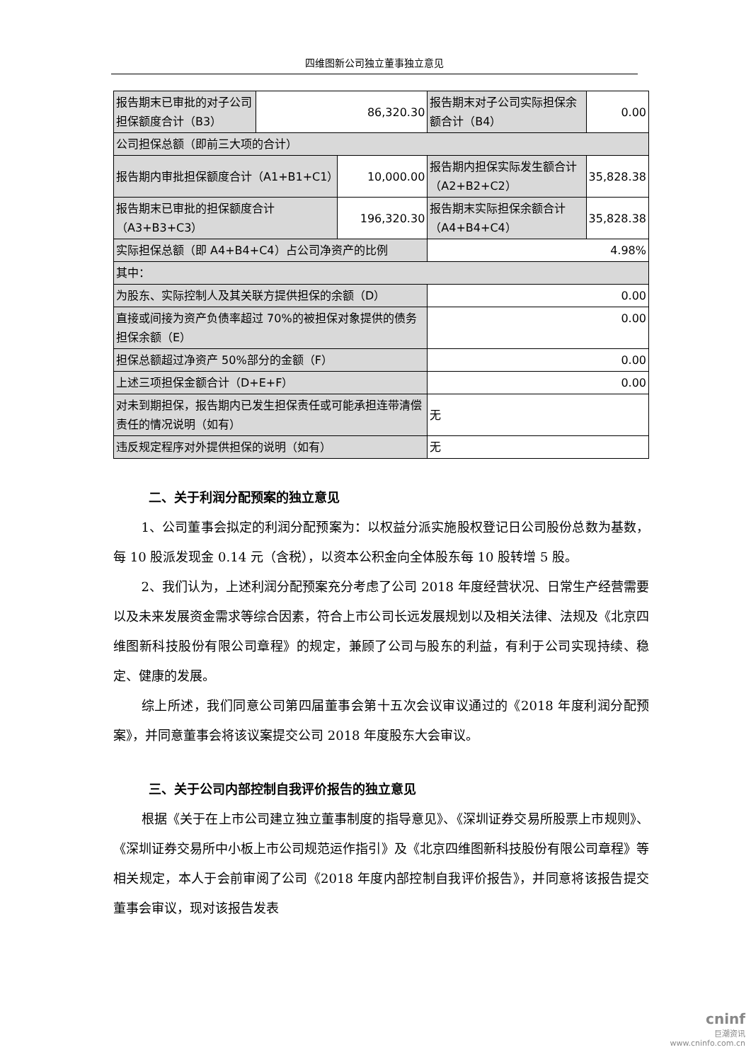四维图新公司独立董事独立意见
| 报告期末已审批的对子公司担保额度合计（B3） | 86,320.30 | | 报告期末对子公司实际担保余额合计（B4） | 0.00 | |
| 公司担保总额（即前三大项的合计） | | | | | |
| 报告期内审批担保额度合计（A1+B1+C1） | | 10,000.00 | 报告期内担保实际发生额合计（A2+B2+C2） | | 35,828.38 |
| 报告期末已审批的担保额度合计（A3+B3+C3） | | 196,320.30 | 报告期末实际担保余额合计（A4+B4+C4） | | 35,828.38 |
| 实际担保总额（即 A4+B4+C4）占公司净资产的比例 | | | 4.98% | | |
| 其中： | | | | | |
| 为股东、实际控制人及其关联方提供担保的余额（D） | | | 0.00 | | |
| 直接或间接为资产负债率超过 70%的被担保对象提供的债务担保余额（E） | | | 0.00 | | |
| 担保总额超过净资产 50%部分的金额（F） | | | 0.00 | | |
| 上述三项担保金额合计（D+E+F） | | | 0.00 | | |
| 对未到期担保，报告期内已发生担保责任或可能承担连带清偿责任的情况说明（如有） | | | 无 | | |
| 违反规定程序对外提供担保的说明（如有） | | | 无 | | |
二、关于利润分配预案的独立意见
1、公司董事会拟定的利润分配预案为：以权益分派实施股权登记日公司股份总数为基数，每 10 股派发现金 0.14 元（含税），以资本公积金向全体股东每 10 股转增 5 股。
2、我们认为，上述利润分配预案充分考虑了公司 2018 年度经营状况、日常生产经营需要以及未来发展资金需求等综合因素，符合上市公司长远发展规划以及相关法律、法规及《北京四维图新科技股份有限公司章程》的规定，兼顾了公司与股东的利益，有利于公司实现持续、稳定、健康的发展。
综上所述，我们同意公司第四届董事会第十五次会议审议通过的《2018 年度利润分配预案》，并同意董事会将该议案提交公司 2018 年度股东大会审议。
三、关于公司内部控制自我评价报告的独立意见
根据《关于在上市公司建立独立董事制度的指导意见》、《深圳证券交易所股票上市规则》、《深圳证券交易所中小板上市公司规范运作指引》及《北京四维图新科技股份有限公司章程》等相关规定，本人于会前审阅了公司《2018 年度内部控制自我评价报告》，并同意将该报告提交董事会审议，现对该报告发表
cninf
巨潮资讯
www.cninfo.com.cn